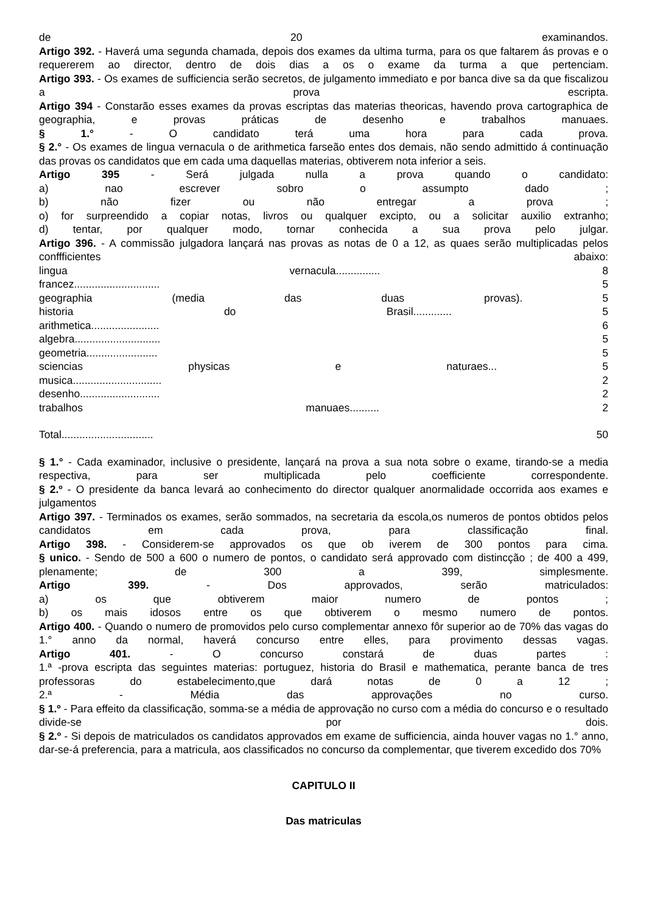de 20 examinandos.
Artigo 392. - Haverá uma segunda chamada, depois dos exames da ultima turma, para os que faltarem ás provas e o requererem ao director, dentro de dois dias a os o exame da turma a que pertenciam.
Artigo 393. - Os exames de sufficiencia serão secretos, de julgamento immediato e por banca dive sa da que fiscalizou a prova escripta.
Artigo 394 - Constarão esses exames da provas escriptas das materias theoricas, havendo prova cartographica de geographia, e provas práticas de desenho e trabalhos manuaes.
§ 1.° - O candidato terá uma hora para cada prova.
§ 2.° - Os exames de lingua vernacula o de arithmetica farseão entes dos demais, não sendo admittido á continuação das provas os candidatos que em cada uma daquellas materias, obtiverem nota inferior a seis.
Artigo 395 - Será julgada nulla a prova quando o candidato:
a) nao escrever sobro o assumpto dado ;
b) não fizer ou não entregar a prova ;
o) for surpreendido a copiar notas, livros ou qualquer excipto, ou a solicitar auxilio extranho;
d) tentar, por qualquer modo, tornar conhecida a sua prova pelo julgar.
Artigo 396. - A commissão julgadora lançará nas provas as notas de 0 a 12, as quaes serão multiplicadas pelos conffficientes abaixo:
lingua vernacula............... 8
francez............................. 5
geographia (media das duas provas). 5
historia do Brasil............. 5
arithmetica....................... 6
algebra............................. 5
geometria........................ 5
sciencias physicas e naturaes... 5
musica.............................. 2
desenho........................... 2
trabalhos manuaes.......... 2
Total............................... 50
§ 1.° - Cada examinador, inclusive o presidente, lançará na prova a sua nota sobre o exame, tirando-se a media respectiva, para ser multiplicada pelo coefficiente correspondente.
§ 2.º - O presidente da banca levará ao conhecimento do director qualquer anormalidade occorrida aos exames e julgamentos
Artigo 397. - Terminados os exames, serão sommados, na secretaria da escola,os numeros de pontos obtidos pelos candidatos em cada prova, para classificação final.
Artigo 398. - Considerem-se approvados os que ob iverem de 300 pontos para cima.
§ unico. - Sendo de 500 a 600 o numero de pontos, o candidato será approvado com distincção ; de 400 a 499, plenamente; de 300 a 399, simplesmente.
Artigo 399. - Dos approvados, serão matriculados:
a) os que obtiverem maior numero de pontos ;
b) os mais idosos entre os que obtiverem o mesmo numero de pontos.
Artigo 400. - Quando o numero de promovidos pelo curso complementar annexo fôr superior ao de 70% das vagas do 1.° anno da normal, haverá concurso entre elles, para provimento dessas vagas.
Artigo 401. - O concurso constará de duas partes :
1.ª -prova escripta das seguintes materias: portuguez, historia do Brasil e mathematica, perante banca de tres professoras do estabelecimento,que dará notas de 0 a 12 ;
2.ª - Média das approvações no curso.
§ 1.º - Para effeito da classificação, somma-se a média de approvação no curso com a média do concurso e o resultado divide-se por dois.
§ 2.º - Si depois de matriculados os candidatos approvados em exame de sufficiencia, ainda houver vagas no 1.° anno, dar-se-á preferencia, para a matricula, aos classificados no concurso da complementar, que tiverem excedido dos 70%
CAPITULO II
Das matriculas